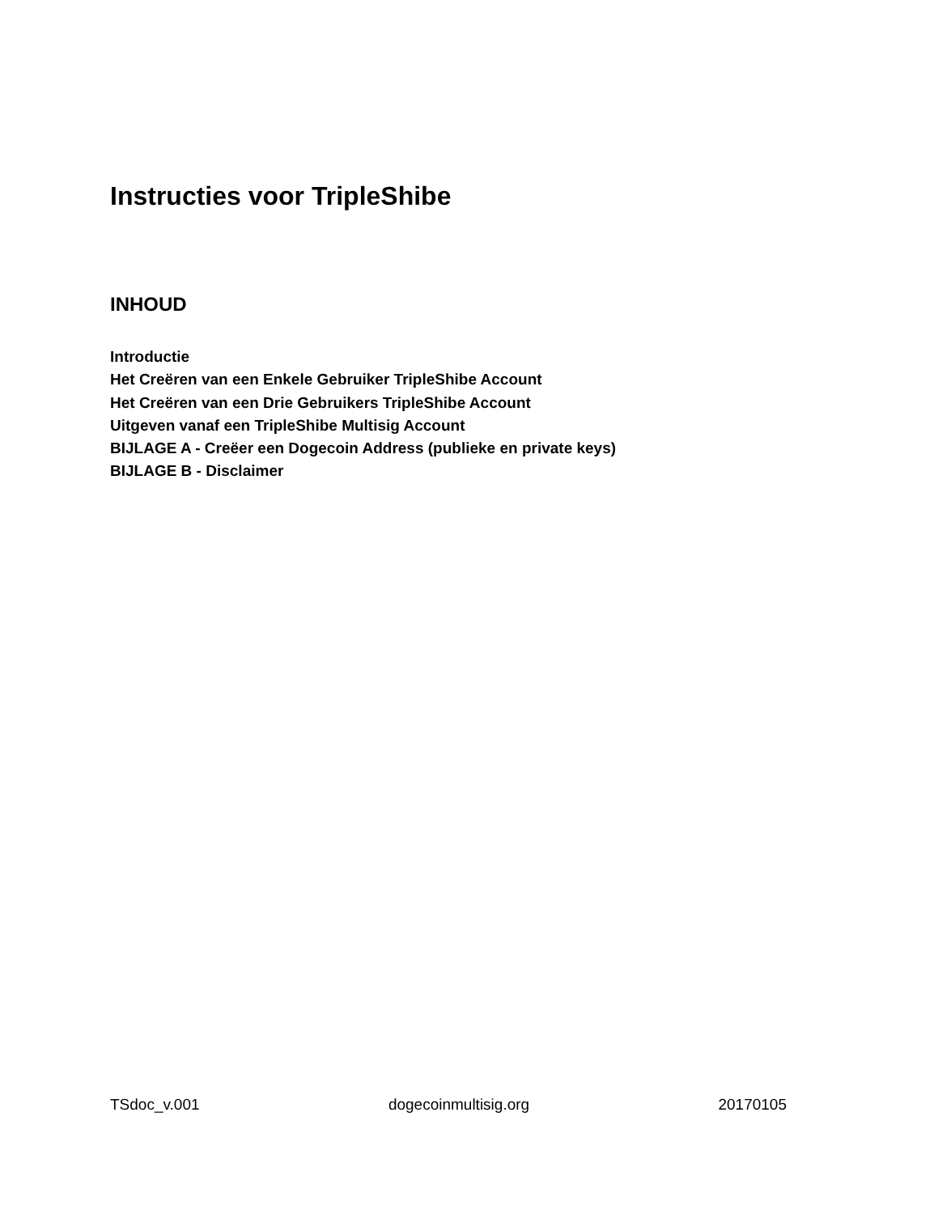Instructies voor TripleShibe
INHOUD
Introductie
Het Creëren van een Enkele Gebruiker TripleShibe Account
Het Creëren van een Drie Gebruikers TripleShibe Account
Uitgeven vanaf een TripleShibe Multisig Account
BIJLAGE A - Creëer een Dogecoin Address (publieke en private keys)
BIJLAGE B - Disclaimer
TSdoc_v.001 dogecoinmultisig.org 20170105